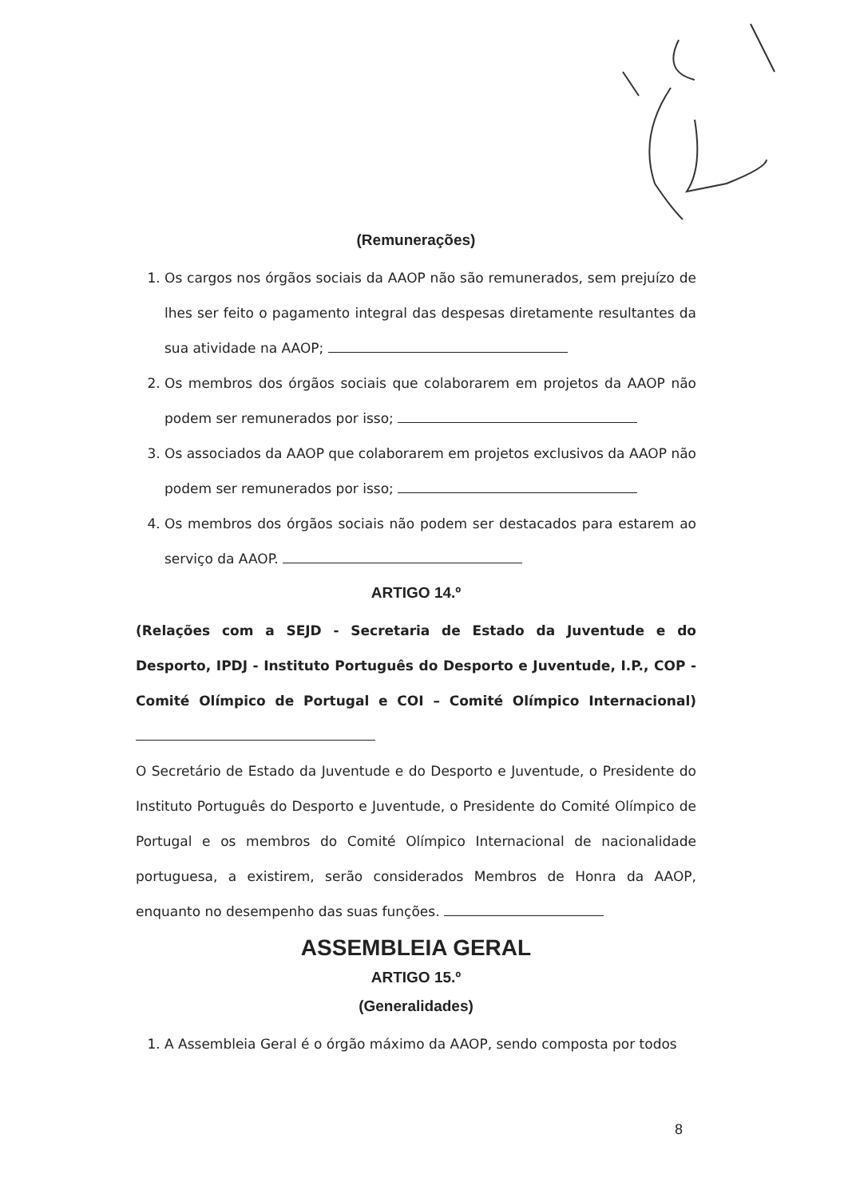(Remunerações)
1. Os cargos nos órgãos sociais da AAOP não são remunerados, sem prejuízo de lhes ser feito o pagamento integral das despesas diretamente resultantes da sua atividade na AAOP;
2. Os membros dos órgãos sociais que colaborarem em projetos da AAOP não podem ser remunerados por isso;
3. Os associados da AAOP que colaborarem em projetos exclusivos da AAOP não podem ser remunerados por isso;
4. Os membros dos órgãos sociais não podem ser destacados para estarem ao serviço da AAOP.
ARTIGO 14.º
(Relações com a SEJD - Secretaria de Estado da Juventude e do Desporto, IPDJ - Instituto Português do Desporto e Juventude, I.P., COP - Comité Olímpico de Portugal e COI – Comité Olímpico Internacional)
O Secretário de Estado da Juventude e do Desporto e Juventude, o Presidente do Instituto Português do Desporto e Juventude, o Presidente do Comité Olímpico de Portugal e os membros do Comité Olímpico Internacional de nacionalidade portuguesa, a existirem, serão considerados Membros de Honra da AAOP, enquanto no desempenho das suas funções.
ASSEMBLEIA GERAL
ARTIGO 15.º
(Generalidades)
1. A Assembleia Geral é o órgão máximo da AAOP, sendo composta por todos
8